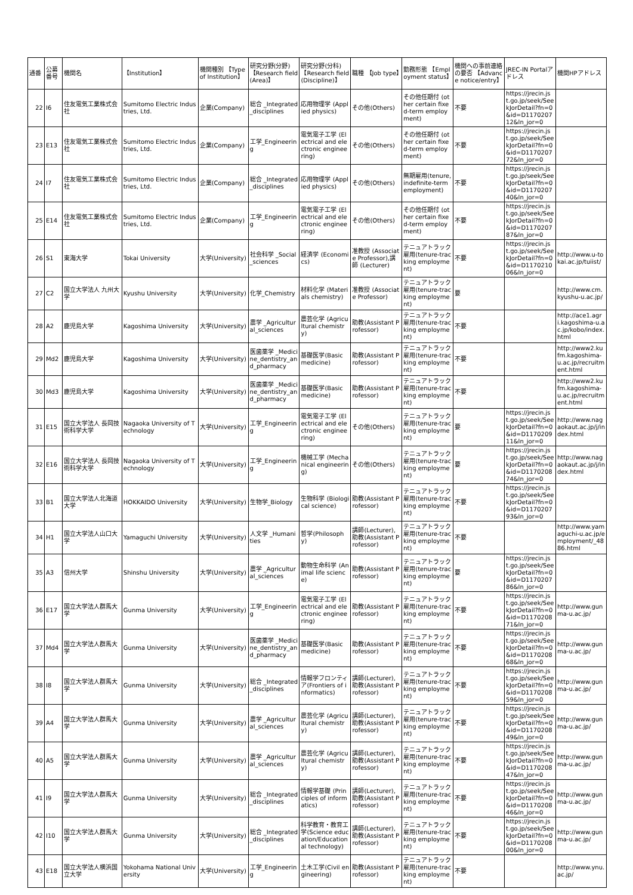| 通番 | 公募番号 | 機関名 | 【Institution】 | 機関種別 【Type of Institution】 | 研究分野(分野) 【Research field (Area)】 | 研究分野(分科) 【Research field (Discipline)】 | 職種 【Job type】 | 勤務形態 【Employment status】 | 機関への事前連絡の要否 【Advance notice/entry】 | JREC-IN Portalアドレス | 機関HPアドレス |
| --- | --- | --- | --- | --- | --- | --- | --- | --- | --- | --- | --- |
| 22 | I6 | 住友電気工業株式会社 | Sumitomo Electric Industries, Ltd. | 企業(Company) | 総合 _Integrated_disciplines | 応用物理学 (Applied physics) | その他(Others) | その他任期付 (other certain fixed-term employment) | 不要 | https://jrecin.jst.go.jp/seek/SeekJorDetail?fn=0&id=D117020712&ln_jor=0 | |
| 23 | E13 | 住友電気工業株式会社 | Sumitomo Electric Industries, Ltd. | 企業(Company) | 工学_Engineering | 電気電子工学 (Electrical and electronic engineering) | その他(Others) | その他任期付 (other certain fixed-term employment) | 不要 | https://jrecin.jst.go.jp/seek/SeekJorDetail?fn=0&id=D117020772&ln_jor=0 | |
| 24 | I7 | 住友電気工業株式会社 | Sumitomo Electric Industries, Ltd. | 企業(Company) | 総合 _Integrated_disciplines | 応用物理学 (Applied physics) | その他(Others) | 無期雇用(tenure, indefinite-term employment) | 不要 | https://jrecin.jst.go.jp/seek/SeekJorDetail?fn=0&id=D117020740&ln_jor=0 | |
| 25 | E14 | 住友電気工業株式会社 | Sumitomo Electric Industries, Ltd. | 企業(Company) | 工学_Engineering | 電気電子工学 (Electrical and electronic engineering) | その他(Others) | その他任期付 (other certain fixed-term employment) | 不要 | https://jrecin.jst.go.jp/seek/SeekJorDetail?fn=0&id=D117020787&ln_jor=0 | |
| 26 | S1 | 東海大学 | Tokai University | 大学(University) | 社会科学 _Social_sciences | 経済学 (Economics) | 准教授 (Associate Professor),講師 (Lecturer) | テニュアトラック雇用(tenure-tracking employment) | 不要 | https://jrecin.jst.go.jp/seek/SeekJorDetail?fn=0&id=D117021006&ln_jor=0 | http://www.u-tokai.ac.jp/tuiist/ |
| 27 | C2 | 国立大学法人 九州大学 | Kyushu University | 大学(University) | 化学_Chemistry | 材料化学 (Materials chemistry) | 准教授 (Associate Professor) | テニュアトラック雇用(tenure-tracking employment) | 要 | | http://www.cm.kyushu-u.ac.jp/ |
| 28 | A2 | 鹿児島大学 | Kagoshima University | 大学(University) | 農学 _Agricultural_sciences | 農芸化学 (Agricultural chemistry) | 助教(Assistant Professor) | テニュアトラック雇用(tenure-tracking employment) | 不要 | | http://ace1.agri.kagoshima-u.ac.jp/kobo/index.html |
| 29 | Md2 | 鹿児島大学 | Kagoshima University | 大学(University) | 医歯薬学 _Medicine_dentistry_and_pharmacy | 基礎医学(Basic medicine) | 助教(Assistant Professor) | テニュアトラック雇用(tenure-tracking employment) | 不要 | | http://www2.kufm.kagoshima-u.ac.jp/recruitment.html |
| 30 | Md3 | 鹿児島大学 | Kagoshima University | 大学(University) | 医歯薬学 _Medicine_dentistry_and_pharmacy | 基礎医学(Basic medicine) | 助教(Assistant Professor) | テニュアトラック雇用(tenure-tracking employment) | 不要 | | http://www2.kufm.kagoshima-u.ac.jp/recruitment.html |
| 31 | E15 | 国立大学法人 長岡技術科学大学 | Nagaoka University of Technology | 大学(University) | 工学_Engineering | 電気電子工学 (Electrical and electronic engineering) | その他(Others) | テニュアトラック雇用(tenure-tracking employment) | 要 | https://jrecin.jst.go.jp/seek/SeekJorDetail?fn=0&id=D117020911&ln_jor=0 | http://www.nagaokaut.ac.jp/j/index.html |
| 32 | E16 | 国立大学法人 長岡技術科学大学 | Nagaoka University of Technology | 大学(University) | 工学_Engineering | 機械工学 (Mechanical engineering) | その他(Others) | テニュアトラック雇用(tenure-tracking employment) | 要 | https://jrecin.jst.go.jp/seek/SeekJorDetail?fn=0&id=D117020874&ln_jor=0 | http://www.nagaokaut.ac.jp/j/index.html |
| 33 | B1 | 国立大学法人北海道大学 | HOKKAIDO University | 大学(University) | 生物学_Biology | 生物科学 (Biological science) | 助教(Assistant Professor) | テニュアトラック雇用(tenure-tracking employment) | 不要 | https://jrecin.jst.go.jp/seek/SeekJorDetail?fn=0&id=D117020793&ln_jor=0 | |
| 34 | H1 | 国立大学法人山口大学 | Yamaguchi University | 大学(University) | 人文学 _Humanities | 哲学(Philosophy) | 講師(Lecturer), 助教(Assistant Professor) | テニュアトラック雇用(tenure-tracking employment) | 不要 | | http://www.yamaguchi-u.ac.jp/employment/_4886.html |
| 35 | A3 | 信州大学 | Shinshu University | 大学(University) | 農学 _Agricultural_sciences | 動物生命科学 (Animal life science) | 助教(Assistant Professor) | テニュアトラック雇用(tenure-tracking employment) | 要 | https://jrecin.jst.go.jp/seek/SeekJorDetail?fn=0&id=D117020786&ln_jor=0 | |
| 36 | E17 | 国立大学法人群馬大学 | Gunma University | 大学(University) | 工学_Engineering | 電気電子工学 (Electrical and electronic engineering) | 助教(Assistant Professor) | テニュアトラック雇用(tenure-tracking employment) | 不要 | https://jrecin.jst.go.jp/seek/SeekJorDetail?fn=0&id=D117020871&ln_jor=0 | http://www.gunma-u.ac.jp/ |
| 37 | Md4 | 国立大学法人群馬大学 | Gunma University | 大学(University) | 医歯薬学 _Medicine_dentistry_and_pharmacy | 基礎医学(Basic medicine) | 助教(Assistant Professor) | テニュアトラック雇用(tenure-tracking employment) | 不要 | https://jrecin.jst.go.jp/seek/SeekJorDetail?fn=0&id=D117020868&ln_jor=0 | http://www.gunma-u.ac.jp/ |
| 38 | I8 | 国立大学法人群馬大学 | Gunma University | 大学(University) | 総合 _Integrated_disciplines | 情報学フロンティア(Frontiers of informatics) | 講師(Lecturer), 助教(Assistant Professor) | テニュアトラック雇用(tenure-tracking employment) | 不要 | https://jrecin.jst.go.jp/seek/SeekJorDetail?fn=0&id=D117020859&ln_jor=0 | http://www.gunma-u.ac.jp/ |
| 39 | A4 | 国立大学法人群馬大学 | Gunma University | 大学(University) | 農学 _Agricultural_sciences | 農芸化学 (Agricultural chemistry) | 講師(Lecturer), 助教(Assistant Professor) | テニュアトラック雇用(tenure-tracking employment) | 不要 | https://jrecin.jst.go.jp/seek/SeekJorDetail?fn=0&id=D117020849&ln_jor=0 | http://www.gunma-u.ac.jp/ |
| 40 | A5 | 国立大学法人群馬大学 | Gunma University | 大学(University) | 農学 _Agricultural_sciences | 農芸化学 (Agricultural chemistry) | 講師(Lecturer), 助教(Assistant Professor) | テニュアトラック雇用(tenure-tracking employment) | 不要 | https://jrecin.jst.go.jp/seek/SeekJorDetail?fn=0&id=D117020847&ln_jor=0 | http://www.gunma-u.ac.jp/ |
| 41 | I9 | 国立大学法人群馬大学 | Gunma University | 大学(University) | 総合 _Integrated_disciplines | 情報学基礎 (Principles of informatics) | 講師(Lecturer), 助教(Assistant Professor) | テニュアトラック雇用(tenure-tracking employment) | 不要 | https://jrecin.jst.go.jp/seek/SeekJorDetail?fn=0&id=D117020846&ln_jor=0 | http://www.gunma-u.ac.jp/ |
| 42 | I10 | 国立大学法人群馬大学 | Gunma University | 大学(University) | 総合 _Integrated_disciplines | 科学教育・教育工学(Science education/Educational technology) | 講師(Lecturer), 助教(Assistant Professor) | テニュアトラック雇用(tenure-tracking employment) | 不要 | https://jrecin.jst.go.jp/seek/SeekJorDetail?fn=0&id=D117020800&ln_jor=0 | http://www.gunma-u.ac.jp/ |
| 43 | E18 | 国立大学法人横浜国立大学 | Yokohama National University | 大学(University) | 工学_Engineering | 土木工学(Civil engineering) | 助教(Assistant Professor) | テニュアトラック雇用(tenure-tracking employment) | 不要 | | http://www.ynu.ac.jp/ |